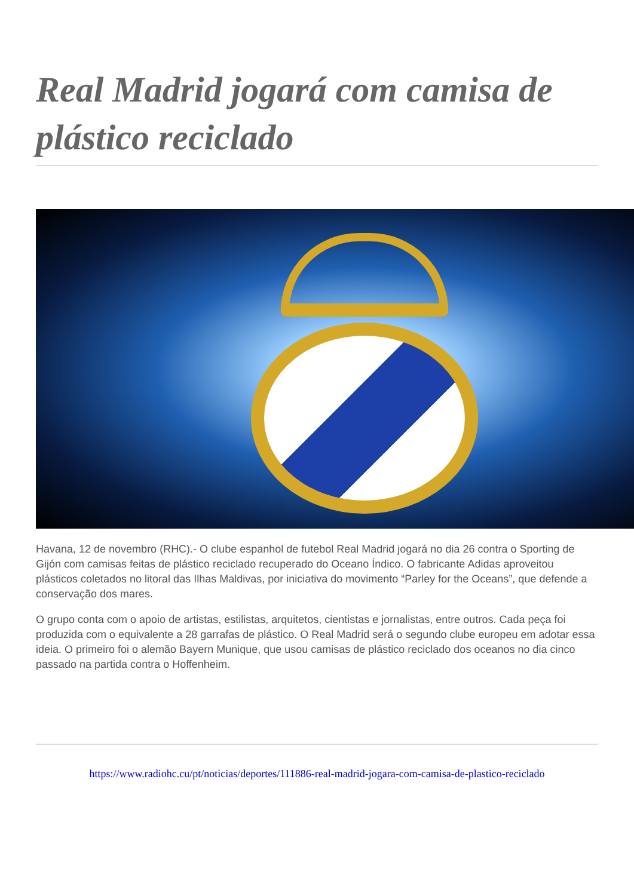Real Madrid jogará com camisa de plástico reciclado
Havana, 12 de novembro (RHC).- O clube espanhol de futebol Real Madrid jogará no dia 26 contra o Sporting de Gijón com camisas feitas de plástico reciclado recuperado do Oceano Índico. O fabricante Adidas aproveitou plásticos coletados no litoral das Ilhas Maldivas, por iniciativa do movimento “Parley for the Oceans”, que defende a conservação dos mares.
O grupo conta com o apoio de artistas, estilistas, arquitetos, cientistas e jornalistas, entre outros. Cada peça foi produzida com o equivalente a 28 garrafas de plástico. O Real Madrid será o segundo clube europeu em adotar essa ideia. O primeiro foi o alemão Bayern Munique, que usou camisas de plástico reciclado dos oceanos no dia cinco passado na partida contra o Hoffenheim.
https://www.radiohc.cu/pt/noticias/deportes/111886-real-madrid-jogara-com-camisa-de-plastico-reciclado